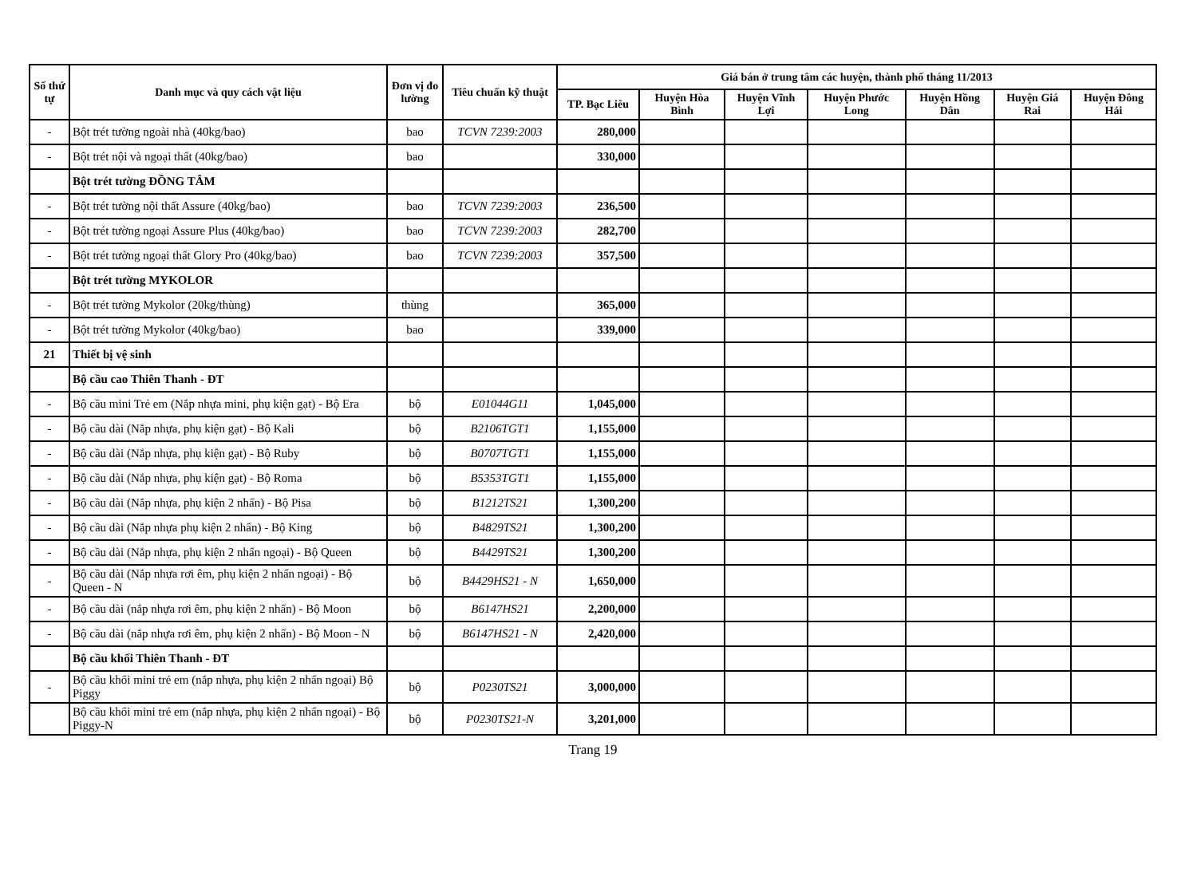| Số thứ tự | Danh mục và quy cách vật liệu | Đơn vị đo lường | Tiêu chuẩn kỹ thuật | Giá bán ở trung tâm các huyện, thành phố tháng 11/2013 | | | | | | |
| --- | --- | --- | --- | --- | --- | --- | --- | --- | --- | --- |
| | | | | TP. Bạc Liêu | Huyện Hòa Bình | Huyện Vĩnh Lợi | Huyện Phước Long | Huyện Hồng Dân | Huyện Giá Rai | Huyện Đông Hải |
| - | Bột trét tường ngoài nhà (40kg/bao) | bao | TCVN 7239:2003 | 280,000 | | | | | | |
| - | Bột trét nội và ngoại thất (40kg/bao) | bao | | 330,000 | | | | | | |
| | Bột trét tường ĐỒNG TÂM | | | | | | | | | |
| - | Bột trét tường nội thất Assure (40kg/bao) | bao | TCVN 7239:2003 | 236,500 | | | | | | |
| - | Bột trét tường ngoại Assure Plus (40kg/bao) | bao | TCVN 7239:2003 | 282,700 | | | | | | |
| - | Bột trét tường ngoại thất Glory Pro (40kg/bao) | bao | TCVN 7239:2003 | 357,500 | | | | | | |
| | Bột trét tường MYKOLOR | | | | | | | | | |
| - | Bột trét tường Mykolor (20kg/thùng) | thùng | | 365,000 | | | | | | |
| - | Bột trét tường Mykolor (40kg/bao) | bao | | 339,000 | | | | | | |
| 21 | Thiết bị vệ sinh | | | | | | | | | |
| | Bộ cầu cao Thiên Thanh - ĐT | | | | | | | | | |
| - | Bộ cầu mini Trẻ em (Nắp nhựa mini, phụ kiện gạt) - Bộ Era | bộ | E01044G11 | 1,045,000 | | | | | | |
| - | Bộ cầu dài (Nắp nhựa, phụ kiện gạt) - Bộ Kali | bộ | B2106TGT1 | 1,155,000 | | | | | | |
| - | Bộ cầu dài (Nắp nhựa, phụ kiện gạt) - Bộ Ruby | bộ | B0707TGT1 | 1,155,000 | | | | | | |
| - | Bộ cầu dài (Nắp nhựa, phụ kiện gạt) - Bộ Roma | bộ | B5353TGT1 | 1,155,000 | | | | | | |
| - | Bộ cầu dài (Nắp nhựa, phụ kiện 2 nhấn) - Bộ Pisa | bộ | B1212TS21 | 1,300,200 | | | | | | |
| - | Bộ cầu dài (Nắp nhựa phụ kiện 2 nhấn) - Bộ King | bộ | B4829TS21 | 1,300,200 | | | | | | |
| - | Bộ cầu dài (Nắp nhựa, phụ kiện 2 nhấn ngoại) - Bộ Queen | bộ | B4429TS21 | 1,300,200 | | | | | | |
| - | Bộ cầu dài (Nắp nhựa rơi êm, phụ kiện 2 nhấn ngoại) - Bộ Queen - N | bộ | B4429HS21 - N | 1,650,000 | | | | | | |
| - | Bộ cầu dài (nắp nhựa rơi êm, phụ kiện 2 nhấn) - Bộ Moon | bộ | B6147HS21 | 2,200,000 | | | | | | |
| - | Bộ cầu dài (nắp nhựa rơi êm, phụ kiện 2 nhấn) - Bộ Moon - N | bộ | B6147HS21 - N | 2,420,000 | | | | | | |
| | Bộ cầu khối Thiên Thanh - ĐT | | | | | | | | | |
| - | Bộ cầu khối mini trẻ em (nắp nhựa, phụ kiện 2 nhấn ngoại) Bộ Piggy | bộ | P0230TS21 | 3,000,000 | | | | | | |
| | Bộ cầu khối mini trẻ em (nắp nhựa, phụ kiện 2 nhấn ngoại) - Bộ Piggy-N | bộ | P0230TS21-N | 3,201,000 | | | | | | |
Trang 19